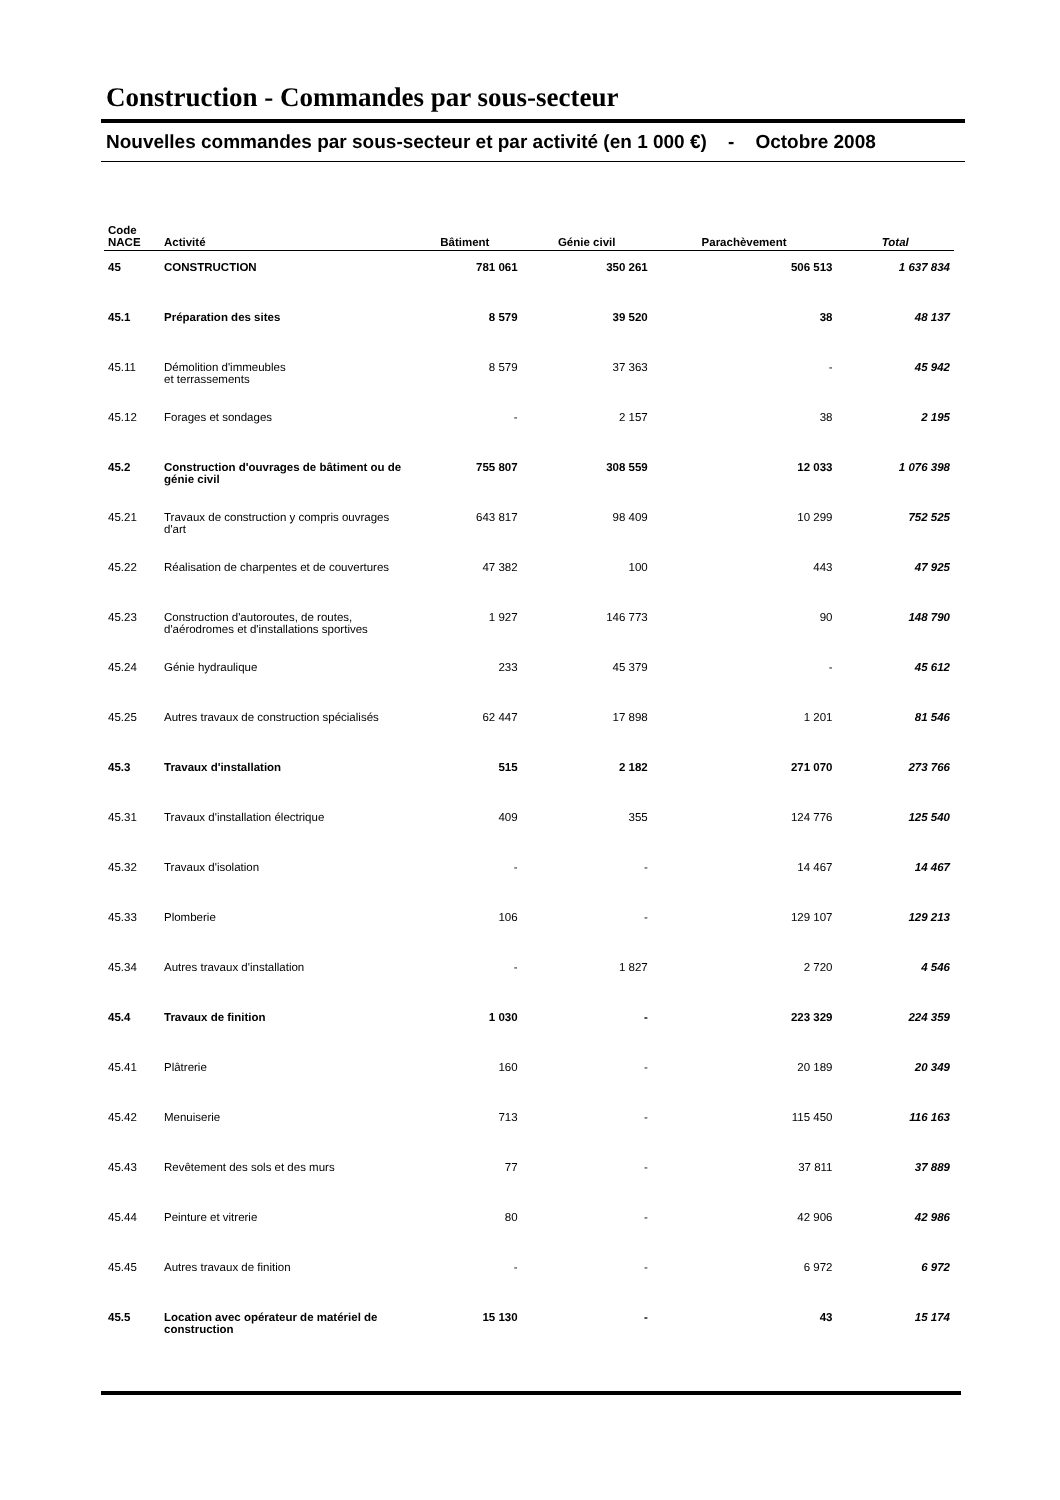Construction - Commandes par sous-secteur
Nouvelles commandes par sous-secteur et par activité (en 1 000 €) - Octobre 2008
| Code NACE | Activité | Bâtiment | Génie civil | Parachèvement | Total |
| --- | --- | --- | --- | --- | --- |
| 45 | CONSTRUCTION | 781 061 | 350 261 | 506 513 | 1 637 834 |
| 45.1 | Préparation des sites | 8 579 | 39 520 | 38 | 48 137 |
| 45.11 | Démolition d'immeubles et terrassements | 8 579 | 37 363 | - | 45 942 |
| 45.12 | Forages et sondages | - | 2 157 | 38 | 2 195 |
| 45.2 | Construction d'ouvrages de bâtiment ou de génie civil | 755 807 | 308 559 | 12 033 | 1 076 398 |
| 45.21 | Travaux de construction y compris ouvrages d'art | 643 817 | 98 409 | 10 299 | 752 525 |
| 45.22 | Réalisation de charpentes et de couvertures | 47 382 | 100 | 443 | 47 925 |
| 45.23 | Construction d'autoroutes, de routes, d'aérodromes et d'installations sportives | 1 927 | 146 773 | 90 | 148 790 |
| 45.24 | Génie hydraulique | 233 | 45 379 | - | 45 612 |
| 45.25 | Autres travaux de construction spécialisés | 62 447 | 17 898 | 1 201 | 81 546 |
| 45.3 | Travaux d'installation | 515 | 2 182 | 271 070 | 273 766 |
| 45.31 | Travaux d'installation électrique | 409 | 355 | 124 776 | 125 540 |
| 45.32 | Travaux d'isolation | - | - | 14 467 | 14 467 |
| 45.33 | Plomberie | 106 | - | 129 107 | 129 213 |
| 45.34 | Autres travaux d'installation | - | 1 827 | 2 720 | 4 546 |
| 45.4 | Travaux de finition | 1 030 | - | 223 329 | 224 359 |
| 45.41 | Plâtrerie | 160 | - | 20 189 | 20 349 |
| 45.42 | Menuiserie | 713 | - | 115 450 | 116 163 |
| 45.43 | Revêtement des sols et des murs | 77 | - | 37 811 | 37 889 |
| 45.44 | Peinture et vitrerie | 80 | - | 42 906 | 42 986 |
| 45.45 | Autres travaux de finition | - | - | 6 972 | 6 972 |
| 45.5 | Location avec opérateur de matériel de construction | 15 130 | - | 43 | 15 174 |